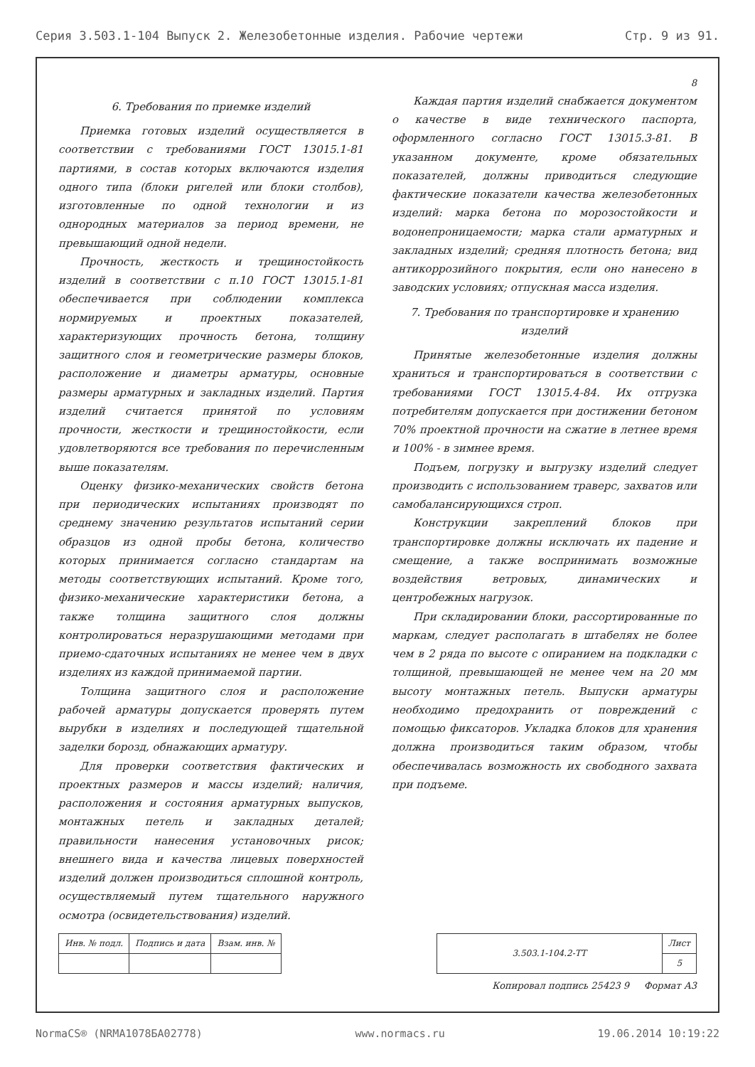Серия 3.503.1-104 Выпуск 2. Железобетонные изделия. Рабочие чертежи Стр. 9 из 91.
8
6. Требования по приемке изделий
Приемка готовых изделий осуществляется в соответствии с требованиями ГОСТ 13015.1-81 партиями, в состав которых включаются изделия одного типа (блоки ригелей или блоки столбов), изготовленные по одной технологии и из однородных материалов за период времени, не превышающий одной недели.
Прочность, жесткость и трещиностойкость изделий в соответствии с п.10 ГОСТ 13015.1-81 обеспечивается при соблюдении комплекса нормируемых и проектных показателей, характеризующих прочность бетона, толщину защитного слоя и геометрические размеры блоков, расположение и диаметры арматуры, основные размеры арматурных и закладных изделий. Партия изделий считается принятой по условиям прочности, жесткости и трещиностойкости, если удовлетворяются все требования по перечисленным выше показателям.
Оценку физико-механических свойств бетона при периодических испытаниях производят по среднему значению результатов испытаний серии образцов из одной пробы бетона, количество которых принимается согласно стандартам на методы соответствующих испытаний. Кроме того, физико-механические характеристики бетона, а также толщина защитного слоя должны контролироваться неразрушающими методами при приемо-сдаточных испытаниях не менее чем в двух изделиях из каждой принимаемой партии.
Толщина защитного слоя и расположение рабочей арматуры допускается проверять путем вырубки в изделиях и последующей тщательной заделки борозд, обнажающих арматуру.
Для проверки соответствия фактических и проектных размеров и массы изделий; наличия, расположения и состояния арматурных выпусков, монтажных петель и закладных деталей; правильности нанесения установочных рисок; внешнего вида и качества лицевых поверхностей изделий должен производиться сплошной контроль, осуществляемый путем тщательного наружного осмотра (освидетельствования) изделий.
Каждая партия изделий снабжается документом о качестве в виде технического паспорта, оформленного согласно ГОСТ 13015.3-81. В указанном документе, кроме обязательных показателей, должны приводиться следующие фактические показатели качества железобетонных изделий: марка бетона по морозостойкости и водонепроницаемости; марка стали арматурных и закладных изделий; средняя плотность бетона; вид антикоррозийного покрытия, если оно нанесено в заводских условиях; отпускная масса изделия.
7. Требования по транспортировке и хранению изделий
Принятые железобетонные изделия должны храниться и транспортироваться в соответствии с требованиями ГОСТ 13015.4-84. Их отгрузка потребителям допускается при достижении бетоном 70% проектной прочности на сжатие в летнее время и 100% - в зимнее время.
Подъем, погрузку и выгрузку изделий следует производить с использованием траверс, захватов или самобалансирующихся строп.
Конструкции закреплений блоков при транспортировке должны исключать их падение и смещение, а также воспринимать возможные воздействия ветровых, динамических и центробежных нагрузок.
При складировании блоки, рассортированные по маркам, следует располагать в штабелях не более чем в 2 ряда по высоте с опиранием на подкладки с толщиной, превышающей не менее чем на 20 мм высоту монтажных петель. Выпуски арматуры необходимо предохранить от повреждений с помощью фиксаторов. Укладка блоков для хранения должна производиться таким образом, чтобы обеспечивалась возможность их свободного захвата при подъеме.
| Инв. № подл. | Подпись и дата | Взам. инв. № |
| --- | --- | --- |
| 3.503.1-104.2-ТТ | Лист |
| | 5 |
Копировал подпись 25423 9 Формат А3
NormaCS® (NRMA1078БA02778) www.normacs.ru 19.06.2014 10:19:22